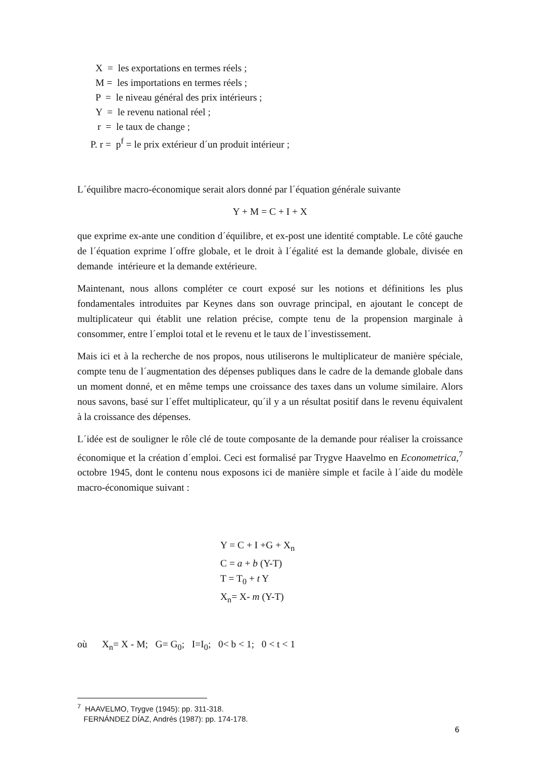X = les exportations en termes réels ;
M = les importations en termes réels ;
P = le niveau général des prix intérieurs ;
Y = le revenu national réel ;
r = le taux de change ;
P. r = p<sup>f</sup> = le prix extérieur d´un produit intérieur ;
L´équilibre macro-économique serait alors donné par l´équation générale suivante
Y + M = C + I + X
que exprime ex-ante une condition d´équilibre, et ex-post une identité comptable. Le côté gauche de l´équation exprime l´offre globale, et le droit à l´égalité est la demande globale, divisée en demande intérieure et la demande extérieure.
Maintenant, nous allons compléter ce court exposé sur les notions et définitions les plus fondamentales introduites par Keynes dans son ouvrage principal, en ajoutant le concept de multiplicateur qui établit une relation précise, compte tenu de la propension marginale à consommer, entre l´emploi total et le revenu et le taux de l´investissement.
Mais ici et à la recherche de nos propos, nous utiliserons le multiplicateur de manière spéciale, compte tenu de l´augmentation des dépenses publiques dans le cadre de la demande globale dans un moment donné, et en même temps une croissance des taxes dans un volume similaire. Alors nous savons, basé sur l´effet multiplicateur, qu´il y a un résultat positif dans le revenu équivalent à la croissance des dépenses.
L´idée est de souligner le rôle clé de toute composante de la demande pour réaliser la croissance économique et la création d´emploi. Ceci est formalisé par Trygve Haavelmo en Econometrica,<sup>7</sup> octobre 1945, dont le contenu nous exposons ici de manière simple et facile à l´aide du modèle macro-économique suivant :
Y = C + I +G + X<sub>n</sub>
C = a + b (Y-T)
T = T<sub>0</sub> + t Y
X<sub>n</sub>= X- m (Y-T)
où X<sub>n</sub>= X - M; G= G<sub>0</sub>; I=I<sub>0</sub>; 0< b < 1; 0 < t < 1
<sup>7</sup> HAAVELMO, Trygve (1945): pp. 311-318.
FERNÁNDEZ DÍAZ, Andrés (1987): pp. 174-178.
6